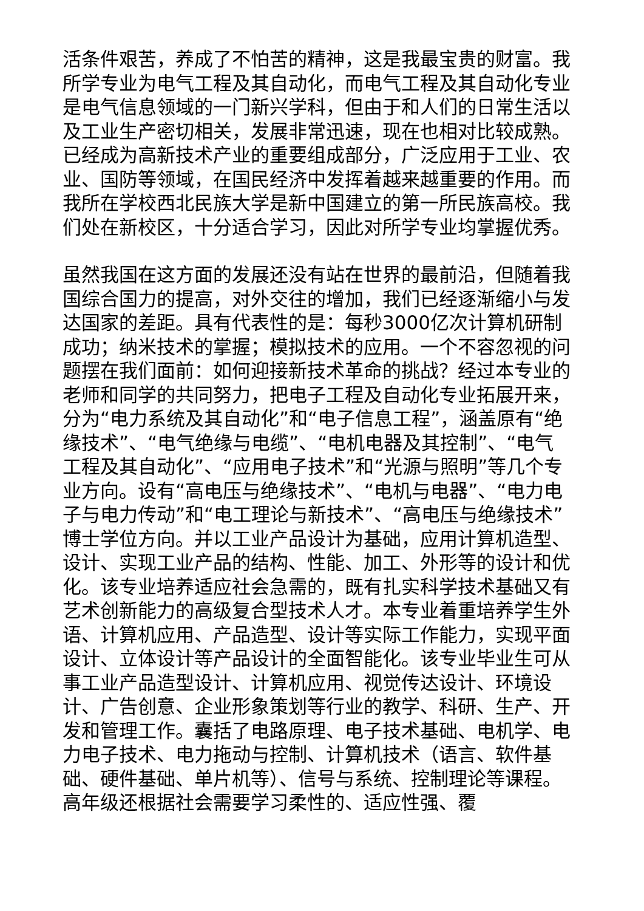活条件艰苦，养成了不怕苦的精神，这是我最宝贵的财富。我所学专业为电气工程及其自动化，而电气工程及其自动化专业是电气信息领域的一门新兴学科，但由于和人们的日常生活以及工业生产密切相关，发展非常迅速，现在也相对比较成熟。已经成为高新技术产业的重要组成部分，广泛应用于工业、农业、国防等领域，在国民经济中发挥着越来越重要的作用。而我所在学校西北民族大学是新中国建立的第一所民族高校。我们处在新校区，十分适合学习，因此对所学专业均掌握优秀。
虽然我国在这方面的发展还没有站在世界的最前沿，但随着我国综合国力的提高，对外交往的增加，我们已经逐渐缩小与发达国家的差距。具有代表性的是：每秒3000亿次计算机研制成功；纳米技术的掌握；模拟技术的应用。一个不容忽视的问题摆在我们面前：如何迎接新技术革命的挑战？经过本专业的老师和同学的共同努力，把电子工程及自动化专业拓展开来，分为“电力系统及其自动化”和“电子信息工程”，涵盖原有“绝缘技术”、“电气绝缘与电缆”、“电机电器及其控制”、“电气工程及其自动化”、“应用电子技术”和“光源与照明”等几个专业方向。设有“高电压与绝缘技术”、“电机与电器”、“电力电子与电力传动”和“电工理论与新技术”、“高电压与绝缘技术”博士学位方向。并以工业产品设计为基础，应用计算机造型、设计、实现工业产品的结构、性能、加工、外形等的设计和优化。该专业培养适应社会急需的，既有扎实科学技术基础又有艺术创新能力的高级复合型技术人才。本专业着重培养学生外语、计算机应用、产品造型、设计等实际工作能力，实现平面设计、立体设计等产品设计的全面智能化。该专业毕业生可从事工业产品造型设计、计算机应用、视觉传达设计、环境设计、广告创意、企业形象策划等行业的教学、科研、生产、开发和管理工作。囊括了电路原理、电子技术基础、电机学、电力电子技术、电力拖动与控制、计算机技术（语言、软件基础、硬件基础、单片机等）、信号与系统、控制理论等课程。高年级还根据社会需要学习柔性的、适应性强、覆